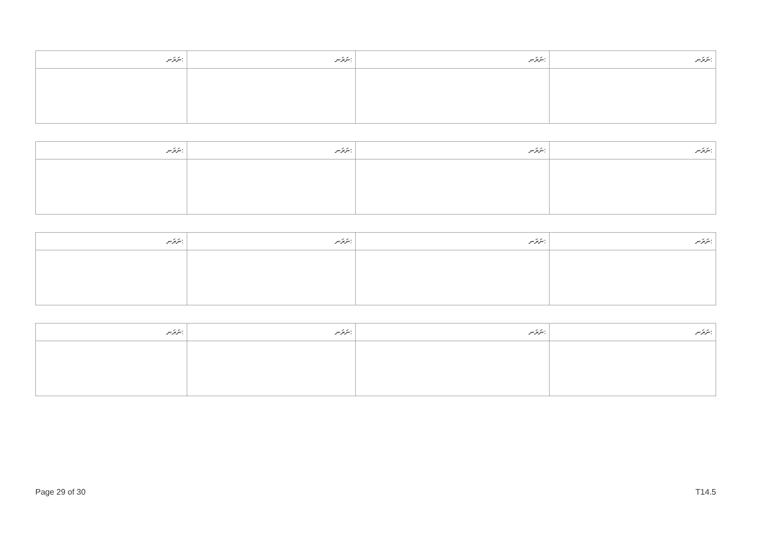| ނަރަނ: | ނަރަނ: | ނަރަނ: | ނަރަނ: |
| ނަރަނ: | ނަރަނ: | ނަރަނ: | ނަރަނ: |
| ނަރަނ: | ނަރަނ: | ނަރަނ: | ނަރަނ: |
| ނަރަނ: | ނަރަނ: | ނަރަނ: | ނަރަނ: |
Page 29 of 30 T14.5